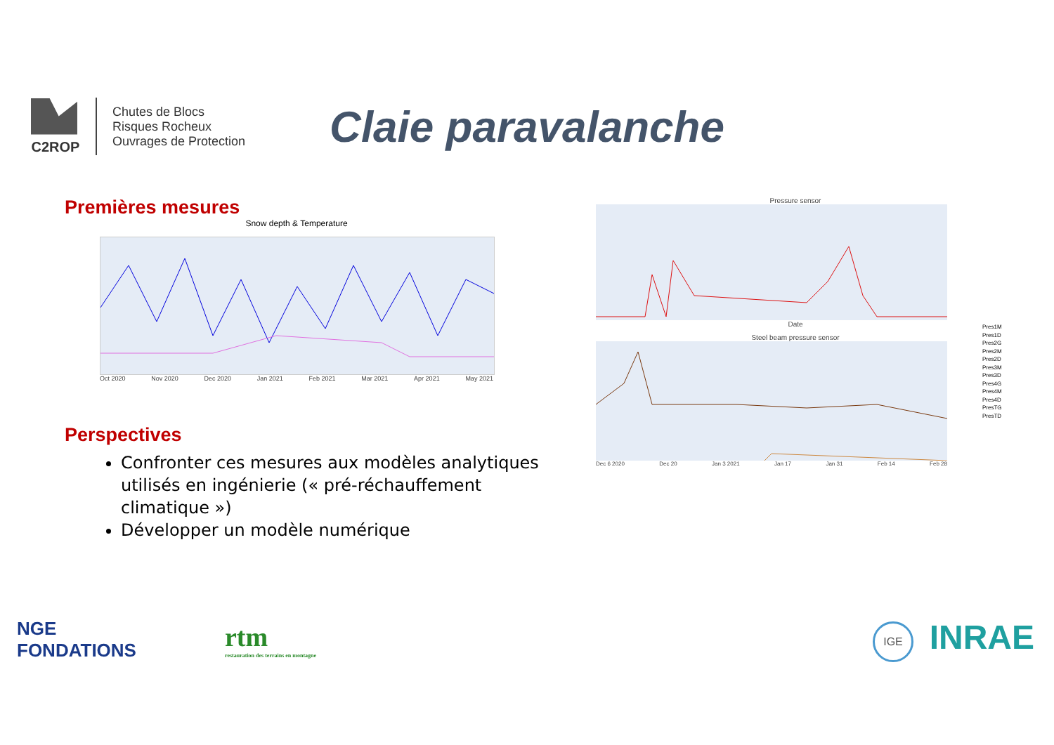C2ROP
Chutes de Blocs
Risques Rocheux
Ouvrages de Protection
Claie paravalanche
Premières mesures
Snow depth & Temperature
Oct 2020 Nov 2020 Dec 2020 Jan 2021 Feb 2021 Mar 2021 Apr 2021 May 2021
Perspectives
Confronter ces mesures aux modèles analytiques utilisés en ingénierie (« pré-réchauffement climatique »)
Développer un modèle numérique
Pressure sensor
Date
Steel beam pressure sensor
Dec 6 2020 Dec 20 Jan 3 2021 Jan 17 Jan 31 Feb 14 Feb 28
Pres1M
Pres1D
Pres2G
Pres2M
Pres2D
Pres3M
Pres3D
Pres4G
Pres4M
Pres4D
PresTG
PresTD
NGE
FONDATIONS
rtm
restauration des terrains en montagne
IGE INRAE